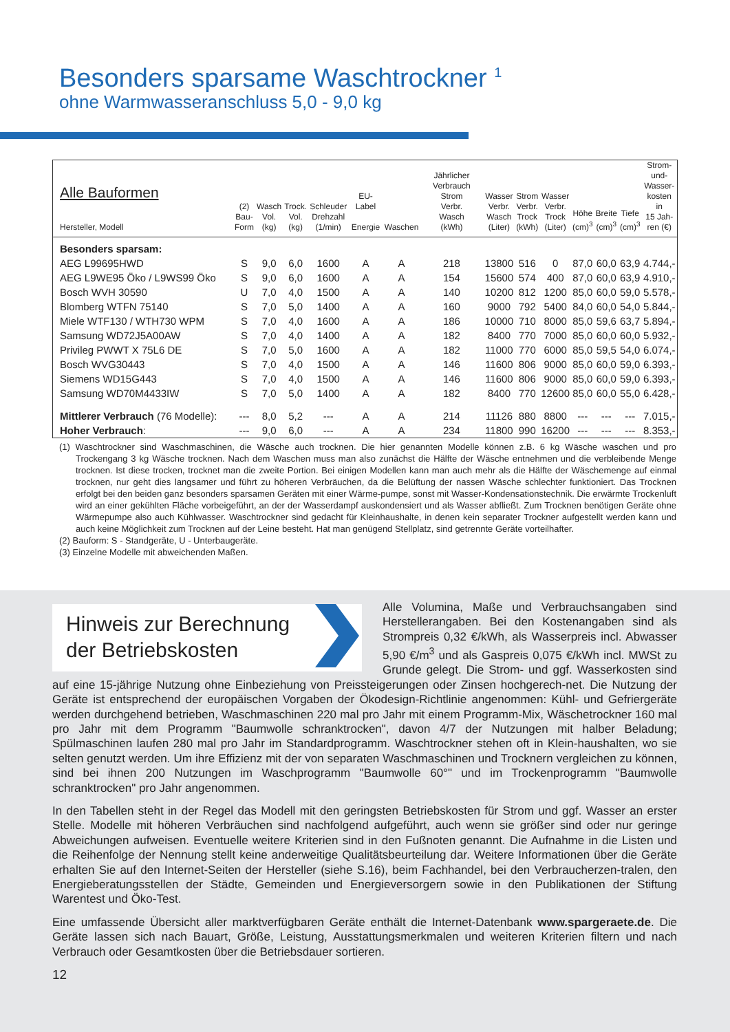Besonders sparsame Waschtrockner <sup>1</sup>
ohne Warmwasseranschluss 5,0 - 9,0 kg
| Alle Bauformen Hersteller, Modell | (2) Bau- Form | Wasch Vol. (kg) | Trock. Vol. (kg) | Schleuder Drehzahl (1/min) | EU-Label Energie | Waschen | Jährlicher Verbrauch Strom Verbr. Wasch (kWh) | Wasser Verbr. Wasch (Liter) | Strom Verbr. Trock (kWh) | Wasser Verbr. Trock (Liter) | Höhe (cm)<sup>3</sup> | Breite (cm)<sup>3</sup> | Tiefe (cm)<sup>3</sup> | Strom- und- Wasser- kosten in 15 Jah- ren (€) |
| --- | --- | --- | --- | --- | --- | --- | --- | --- | --- | --- | --- | --- | --- | --- |
| Besonders sparsam: | | | | | | | | | | | | | | |
| AEG L99695HWD | S | 9,0 | 6,0 | 1600 | A | A | 218 | 13800 | 516 | 0 | 87,0 | 60,0 | 63,9 | 4.744,- |
| AEG L9WE95 Öko / L9WS99 Öko | S | 9,0 | 6,0 | 1600 | A | A | 154 | 15600 | 574 | 400 | 87,0 | 60,0 | 63,9 | 4.910,- |
| Bosch WVH 30590 | U | 7,0 | 4,0 | 1500 | A | A | 140 | 10200 | 812 | 1200 | 85,0 | 60,0 | 59,0 | 5.578,- |
| Blomberg WTFN 75140 | S | 7,0 | 5,0 | 1400 | A | A | 160 | 9000 | 792 | 5400 | 84,0 | 60,0 | 54,0 | 5.844,- |
| Miele WTF130 / WTH730 WPM | S | 7,0 | 4,0 | 1600 | A | A | 186 | 10000 | 710 | 8000 | 85,0 | 59,6 | 63,7 | 5.894,- |
| Samsung WD72J5A00AW | S | 7,0 | 4,0 | 1400 | A | A | 182 | 8400 | 770 | 7000 | 85,0 | 60,0 | 60,0 | 5.932,- |
| Privileg PWWT X 75L6 DE | S | 7,0 | 5,0 | 1600 | A | A | 182 | 11000 | 770 | 6000 | 85,0 | 59,5 | 54,0 | 6.074,- |
| Bosch WVG30443 | S | 7,0 | 4,0 | 1500 | A | A | 146 | 11600 | 806 | 9000 | 85,0 | 60,0 | 59,0 | 6.393,- |
| Siemens WD15G443 | S | 7,0 | 4,0 | 1500 | A | A | 146 | 11600 | 806 | 9000 | 85,0 | 60,0 | 59,0 | 6.393,- |
| Samsung WD70M4433IW | S | 7,0 | 5,0 | 1400 | A | A | 182 | 8400 | 770 | 12600 | 85,0 | 60,0 | 55,0 | 6.428,- |
| Mittlerer Verbrauch (76 Modelle): | --- | 8,0 | 5,2 | --- | A | A | 214 | 11126 | 880 | 8800 | --- | --- | --- | 7.015,- |
| Hoher Verbrauch : | --- | 9,0 | 6,0 | --- | A | A | 234 | 11800 | 990 | 16200 | --- | --- | --- | 8.353,- |
(1) Waschtrockner sind Waschmaschinen, die Wäsche auch trocknen. Die hier genannten Modelle können z.B. 6 kg Wäsche waschen und pro Trockengang 3 kg Wäsche trocknen. Nach dem Waschen muss man also zunächst die Hälfte der Wäsche entnehmen und die verbleibende Menge trocknen. Ist diese trocken, trocknet man die zweite Portion. Bei einigen Modellen kann man auch mehr als die Hälfte der Wäschemenge auf einmal trocknen, nur geht dies langsamer und führt zu höheren Verbräuchen, da die Belüftung der nassen Wäsche schlechter funktioniert. Das Trocknen erfolgt bei den beiden ganz besonders sparsamen Geräten mit einer Wärme-pumpe, sonst mit Wasser-Kondensationstechnik. Die erwärmte Trockenluft wird an einer gekühlten Fläche vorbeigeführt, an der der Wasserdampf auskondensiert und als Wasser abfließt. Zum Trocknen benötigen Geräte ohne Wärmepumpe also auch Kühlwasser. Waschtrockner sind gedacht für Kleinhaushalte, in denen kein separater Trockner aufgestellt werden kann und auch keine Möglichkeit zum Trocknen auf der Leine besteht. Hat man genügend Stellplatz, sind getrennte Geräte vorteilhafter.
(2) Bauform: S - Standgeräte, U - Unterbaugeräte.
(3) Einzelne Modelle mit abweichenden Maßen.
Hinweis zur Berechnung
der Betriebskosten
Alle Volumina, Maße und Verbrauchsangaben sind Herstellerangaben. Bei den Kostenangaben sind als Strompreis 0,32 €/kWh, als Wasserpreis incl. Abwasser 5,90 €/m<sup>3</sup> und als Gaspreis 0,075 €/kWh incl. MWSt zu Grunde gelegt. Die Strom- und ggf. Wasserkosten sind auf eine 15-jährige Nutzung ohne Einbeziehung von Preissteigerungen oder Zinsen hochgerech-net. Die Nutzung der Geräte ist entsprechend der europäischen Vorgaben der Ökodesign-Richtlinie angenommen: Kühl- und Gefriergeräte werden durchgehend betrieben, Waschmaschinen 220 mal pro Jahr mit einem Programm-Mix, Wäschetrockner 160 mal pro Jahr mit dem Programm "Baumwolle schranktrocken", davon 4/7 der Nutzungen mit halber Beladung; Spülmaschinen laufen 280 mal pro Jahr im Standardprogramm. Waschtrockner stehen oft in Klein-haushalten, wo sie selten genutzt werden. Um ihre Effizienz mit der von separaten Waschmaschinen und Trocknern vergleichen zu können, sind bei ihnen 200 Nutzungen im Waschprogramm "Baumwolle 60°" und im Trockenprogramm "Baumwolle schranktrocken" pro Jahr angenommen.
In den Tabellen steht in der Regel das Modell mit den geringsten Betriebskosten für Strom und ggf. Wasser an erster Stelle. Modelle mit höheren Verbräuchen sind nachfolgend aufgeführt, auch wenn sie größer sind oder nur geringe Abweichungen aufweisen. Eventuelle weitere Kriterien sind in den Fußnoten genannt. Die Aufnahme in die Listen und die Reihenfolge der Nennung stellt keine anderweitige Qualitätsbeurteilung dar. Weitere Informationen über die Geräte erhalten Sie auf den Internet-Seiten der Hersteller (siehe S.16), beim Fachhandel, bei den Verbraucherzen-tralen, den Energieberatungsstellen der Städte, Gemeinden und Energieversorgern sowie in den Publikationen der Stiftung Warentest und Öko-Test.
Eine umfassende Übersicht aller marktverfügbaren Geräte enthält die Internet-Datenbank www.spargeraete.de. Die Geräte lassen sich nach Bauart, Größe, Leistung, Ausstattungsmerkmalen und weiteren Kriterien filtern und nach Verbrauch oder Gesamtkosten über die Betriebsdauer sortieren.
12